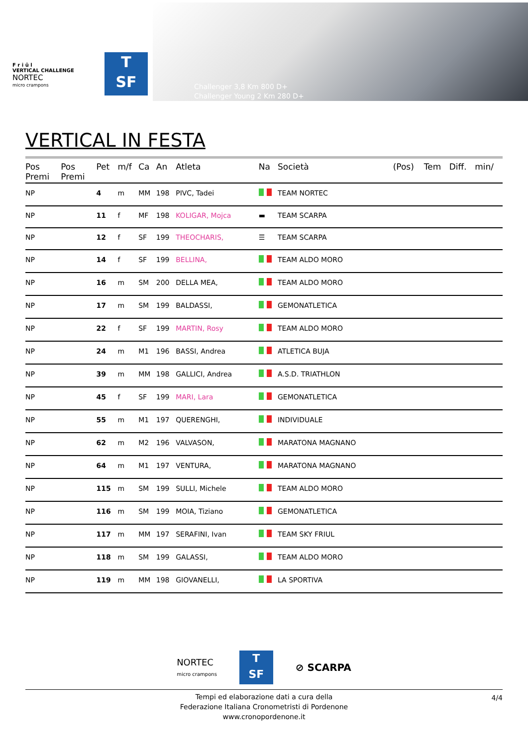F r i û l
VERTICAL CHALLENGE
NORTEC
micro crampons
T
SF
Challenger 3,8 Km 800 D+
Challenger Young 2 Km 280 D+
VERTICAL IN FESTA
| Pos Premi | Pos Premi | Pet | m/f | Ca | An | Atleta | Na | Società | (Pos) | Tem | Diff. | min/ |
| --- | --- | --- | --- | --- | --- | --- | --- | --- | --- | --- | --- | --- |
| NP | | 4 | m | MM | 198 | PIVC, Tadei | | TEAM NORTEC | | | | |
| NP | | 11 | f | MF | 198 | KOLIGAR, Mojca | ▬ | TEAM SCARPA | | | | |
| NP | | 12 | f | SF | 199 | THEOCHARIS, | ☰ | TEAM SCARPA | | | | |
| NP | | 14 | f | SF | 199 | BELLINA, | | TEAM ALDO MORO | | | | |
| NP | | 16 | m | SM | 200 | DELLA MEA, | | TEAM ALDO MORO | | | | |
| NP | | 17 | m | SM | 199 | BALDASSI, | | GEMONATLETICA | | | | |
| NP | | 22 | f | SF | 199 | MARTIN, Rosy | | TEAM ALDO MORO | | | | |
| NP | | 24 | m | M1 | 196 | BASSI, Andrea | | ATLETICA BUJA | | | | |
| NP | | 39 | m | MM | 198 | GALLICI, Andrea | | A.S.D. TRIATHLON | | | | |
| NP | | 45 | f | SF | 199 | MARI, Lara | | GEMONATLETICA | | | | |
| NP | | 55 | m | M1 | 197 | QUERENGHI, | | INDIVIDUALE | | | | |
| NP | | 62 | m | M2 | 196 | VALVASON, | | MARATONA MAGNANO | | | | |
| NP | | 64 | m | M1 | 197 | VENTURA, | | MARATONA MAGNANO | | | | |
| NP | | 115 | m | SM | 199 | SULLI, Michele | | TEAM ALDO MORO | | | | |
| NP | | 116 | m | SM | 199 | MOIA, Tiziano | | GEMONATLETICA | | | | |
| NP | | 117 | m | MM | 197 | SERAFINI, Ivan | | TEAM SKY FRIUL | | | | |
| NP | | 118 | m | SM | 199 | GALASSI, | | TEAM ALDO MORO | | | | |
| NP | | 119 | m | MM | 198 | GIOVANELLI, | | LA SPORTIVA | | | | |
NORTEC
micro crampons
T
SF
⊘ SCARPA
Tempi ed elaborazione dati a cura della
Federazione Italiana Cronometristi di Pordenone
www.cronopordenone.it
4/4